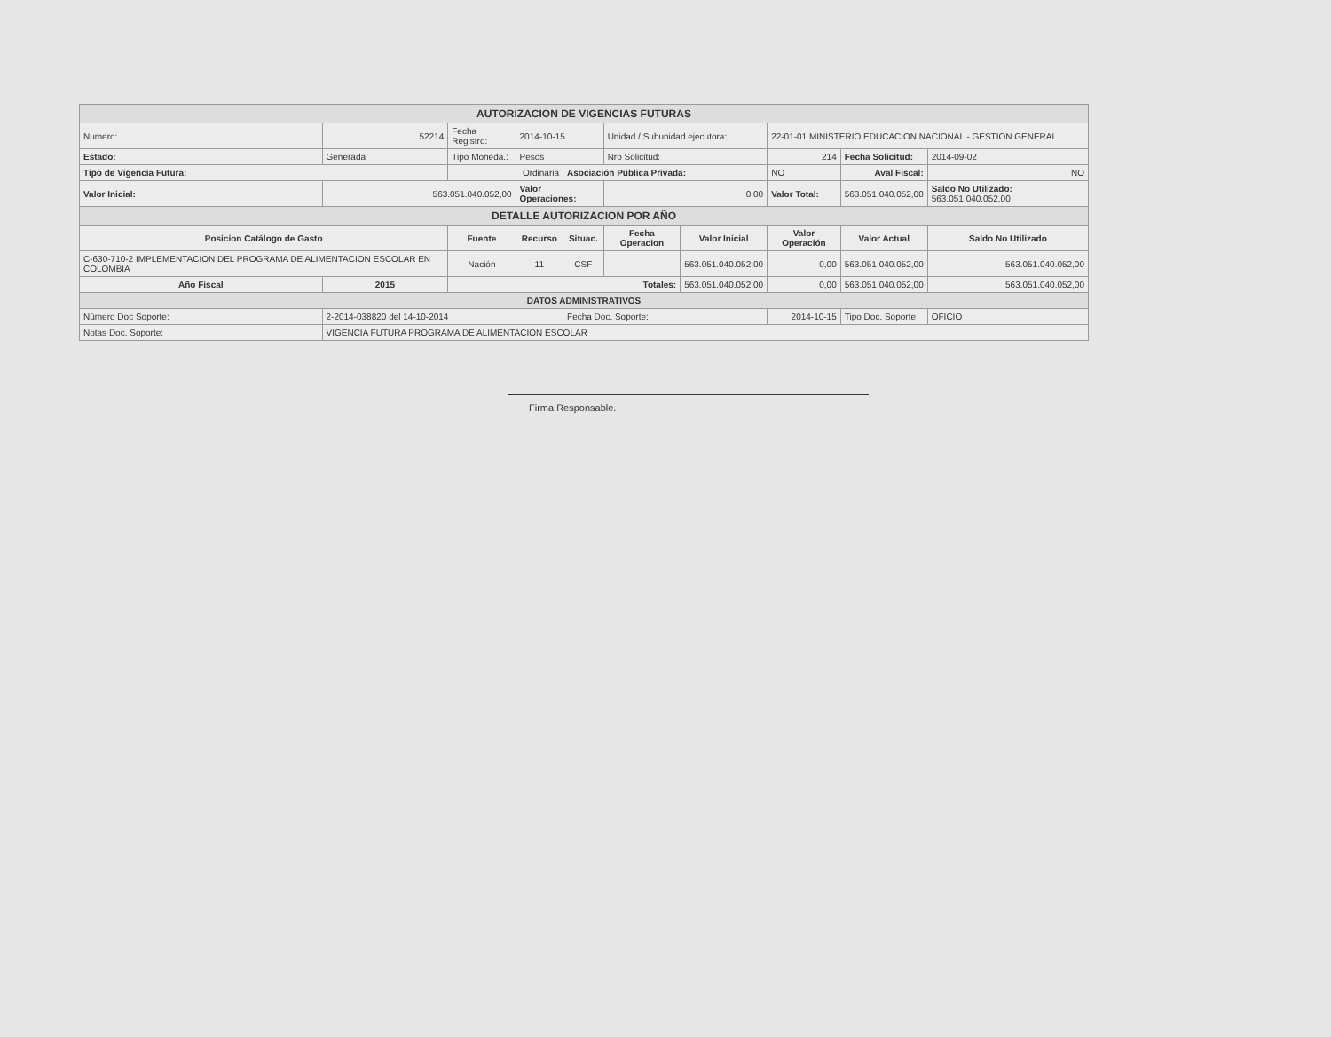| AUTORIZACION DE VIGENCIAS FUTURAS | | | | | | | | | |
| Numero: | 52214 | Fecha Registro: | 2014-10-15 | | Unidad / Subunidad ejecutora: | | 22-01-01 MINISTERIO EDUCACION NACIONAL - GESTION GENERAL | | |
| Estado: | Generada | Tipo Moneda.: | Pesos | | Nro Solicitud: | | 214 | Fecha Solicitud: | 2014-09-02 |
| Tipo de Vigencia Futura: | | Ordinaria | | Asociación Pública Privada: | | | NO | Aval Fiscal: | NO |
| Valor Inicial: | 563.051.040.052,00 | | Valor Operaciones: | | 0,00 | | Valor Total: | 563.051.040.052,00 | Saldo No Utilizado: 563.051.040.052,00 |
| DETALLE AUTORIZACION POR AÑO | | | | | | | | | |
| Posicion Catálogo de Gasto | | Fuente | Recurso | Situac. | Fecha Operacion | Valor Inicial | Valor Operación | Valor Actual | Saldo No Utilizado |
| C-630-710-2 IMPLEMENTACION DEL PROGRAMA DE ALIMENTACION ESCOLAR EN COLOMBIA | | Nación | 11 | CSF | | 563.051.040.052,00 | 0,00 | 563.051.040.052,00 | 563.051.040.052,00 |
| Año Fiscal | 2015 | Totales: | | | | 563.051.040.052,00 | 0,00 | 563.051.040.052,00 | 563.051.040.052,00 |
| DATOS ADMINISTRATIVOS | | | | | | | | | |
| Número Doc Soporte: | 2-2014-038820 del 14-10-2014 | | | Fecha Doc. Soporte: | | | 2014-10-15 | Tipo Doc. Soporte | OFICIO |
| Notas Doc. Soporte: | VIGENCIA FUTURA PROGRAMA DE ALIMENTACION ESCOLAR | | | | | | | | |
Firma Responsable.